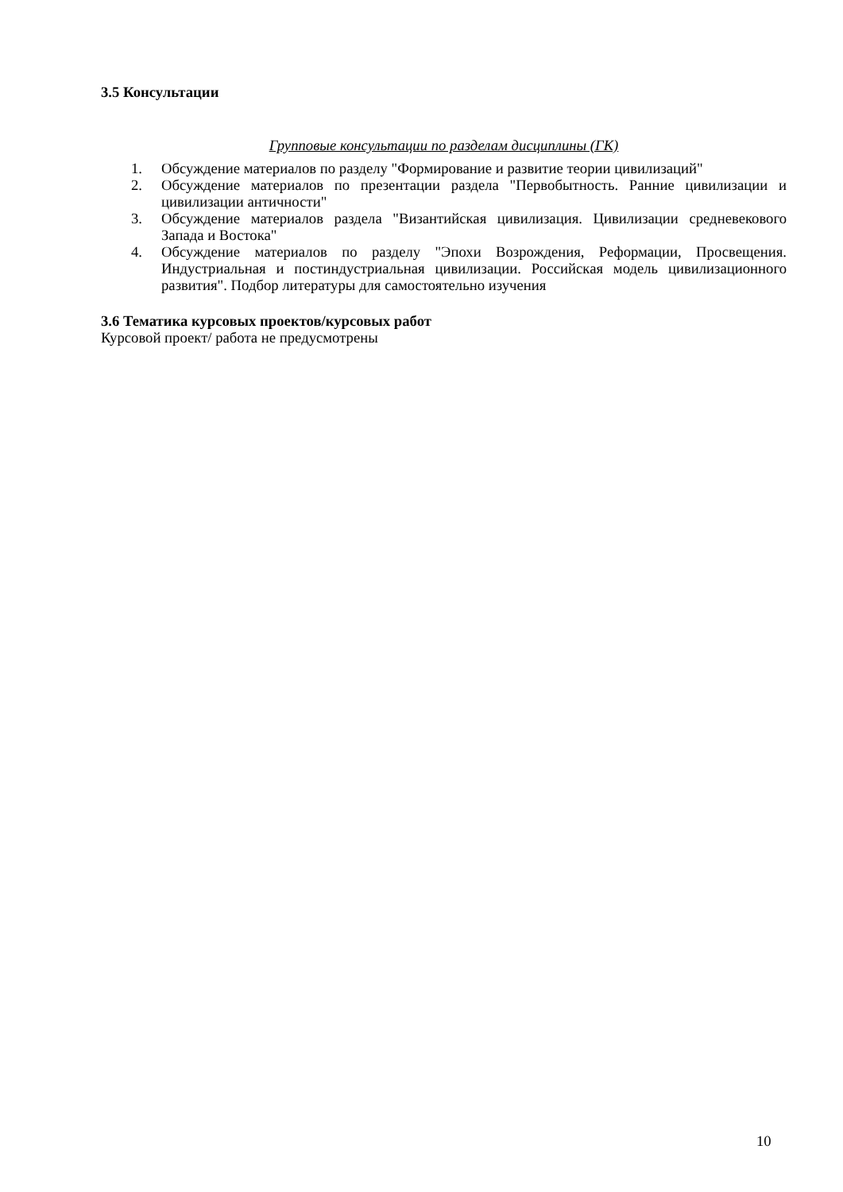3.5 Консультации
Групповые консультации по разделам дисциплины (ГК)
1. Обсуждение материалов по разделу "Формирование и развитие теории цивилизаций"
2. Обсуждение материалов по презентации раздела "Первобытность. Ранние цивилизации и цивилизации античности"
3. Обсуждение материалов раздела "Византийская цивилизация. Цивилизации средневекового Запада и Востока"
4. Обсуждение материалов по разделу "Эпохи Возрождения, Реформации, Просвещения. Индустриальная и постиндустриальная цивилизации. Российская модель цивилизационного развития". Подбор литературы для самостоятельно изучения
3.6 Тематика курсовых проектов/курсовых работ
Курсовой проект/ работа не предусмотрены
10